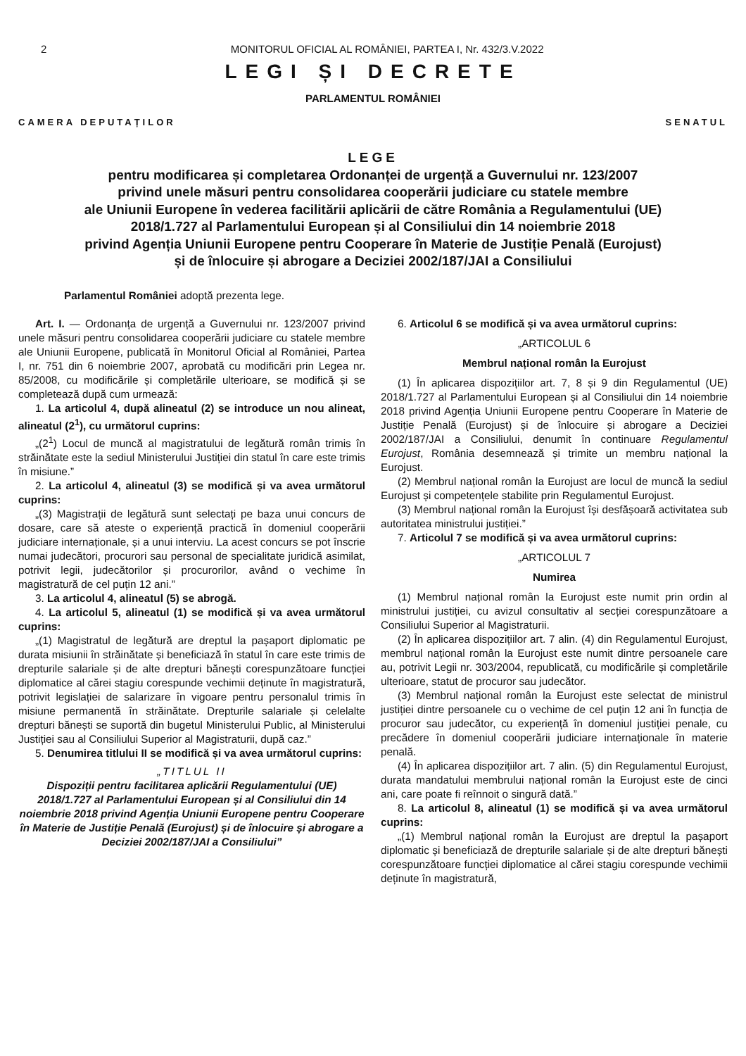2 MONITORUL OFICIAL AL ROMÂNIEI, PARTEA I, Nr. 432/3.V.2022
LEGI ȘI DECRETE
PARLAMENTUL ROMÂNIEI
CAMERA DEPUTAȚILOR SENATUL
LEGE
pentru modificarea și completarea Ordonanței de urgență a Guvernului nr. 123/2007
privind unele măsuri pentru consolidarea cooperării judiciare cu statele membre
ale Uniunii Europene în vederea facilitării aplicării de către România a Regulamentului (UE)
2018/1.727 al Parlamentului European și al Consiliului din 14 noiembrie 2018
privind Agenția Uniunii Europene pentru Cooperare în Materie de Justiție Penală (Eurojust)
și de înlocuire și abrogare a Deciziei 2002/187/JAI a Consiliului
Parlamentul României adoptă prezenta lege.
Art. I. — Ordonanța de urgență a Guvernului nr. 123/2007 privind unele măsuri pentru consolidarea cooperării judiciare cu statele membre ale Uniunii Europene, publicată în Monitorul Oficial al României, Partea I, nr. 751 din 6 noiembrie 2007, aprobată cu modificări prin Legea nr. 85/2008, cu modificările și completările ulterioare, se modifică și se completează după cum urmează:
1. La articolul 4, după alineatul (2) se introduce un nou alineat, alineatul (2<sup>1</sup>), cu următorul cuprins:
„(2<sup>1</sup>) Locul de muncă al magistratului de legătură român trimis în străinătate este la sediul Ministerului Justiției din statul în care este trimis în misiune.”
2. La articolul 4, alineatul (3) se modifică și va avea următorul cuprins:
„(3) Magistrații de legătură sunt selectați pe baza unui concurs de dosare, care să ateste o experiență practică în domeniul cooperării judiciare internaționale, și a unui interviu. La acest concurs se pot înscrie numai judecători, procurori sau personal de specialitate juridică asimilat, potrivit legii, judecătorilor și procurorilor, având o vechime în magistratură de cel puțin 12 ani.”
3. La articolul 4, alineatul (5) se abrogă.
4. La articolul 5, alineatul (1) se modifică și va avea următorul cuprins:
„(1) Magistratul de legătură are dreptul la pașaport diplomatic pe durata misiunii în străinătate și beneficiază în statul în care este trimis de drepturile salariale și de alte drepturi bănești corespunzătoare funcției diplomatice al cărei stagiu corespunde vechimii deținute în magistratură, potrivit legislației de salarizare în vigoare pentru personalul trimis în misiune permanentă în străinătate. Drepturile salariale și celelalte drepturi bănești se suportă din bugetul Ministerului Public, al Ministerului Justiției sau al Consiliului Superior al Magistraturii, după caz.”
5. Denumirea titlului II se modifică și va avea următorul cuprins:
„TITLUL II
Dispoziții pentru facilitarea aplicării Regulamentului (UE) 2018/1.727 al Parlamentului European și al Consiliului din 14 noiembrie 2018 privind Agenția Uniunii Europene pentru Cooperare în Materie de Justiție Penală (Eurojust) și de înlocuire și abrogare a Deciziei 2002/187/JAI a Consiliului”
6. Articolul 6 se modifică și va avea următorul cuprins:
„ARTICOLUL 6
Membrul național român la Eurojust
(1) În aplicarea dispozițiilor art. 7, 8 și 9 din Regulamentul (UE) 2018/1.727 al Parlamentului European și al Consiliului din 14 noiembrie 2018 privind Agenția Uniunii Europene pentru Cooperare în Materie de Justiție Penală (Eurojust) și de înlocuire și abrogare a Deciziei 2002/187/JAI a Consiliului, denumit în continuare Regulamentul Eurojust, România desemnează și trimite un membru național la Eurojust.
(2) Membrul național român la Eurojust are locul de muncă la sediul Eurojust și competențele stabilite prin Regulamentul Eurojust.
(3) Membrul național român la Eurojust își desfășoară activitatea sub autoritatea ministrului justiției.”
7. Articolul 7 se modifică și va avea următorul cuprins:
„ARTICOLUL 7
Numirea
(1) Membrul național român la Eurojust este numit prin ordin al ministrului justiției, cu avizul consultativ al secției corespunzătoare a Consiliului Superior al Magistraturii.
(2) În aplicarea dispozițiilor art. 7 alin. (4) din Regulamentul Eurojust, membrul național român la Eurojust este numit dintre persoanele care au, potrivit Legii nr. 303/2004, republicată, cu modificările și completările ulterioare, statut de procuror sau judecător.
(3) Membrul național român la Eurojust este selectat de ministrul justiției dintre persoanele cu o vechime de cel puțin 12 ani în funcția de procuror sau judecător, cu experiență în domeniul justiției penale, cu precădere în domeniul cooperării judiciare internaționale în materie penală.
(4) În aplicarea dispozițiilor art. 7 alin. (5) din Regulamentul Eurojust, durata mandatului membrului național român la Eurojust este de cinci ani, care poate fi reînnoit o singură dată.”
8. La articolul 8, alineatul (1) se modifică și va avea următorul cuprins:
„(1) Membrul național român la Eurojust are dreptul la pașaport diplomatic și beneficiază de drepturile salariale și de alte drepturi bănești corespunzătoare funcției diplomatice al cărei stagiu corespunde vechimii deținute în magistratură,